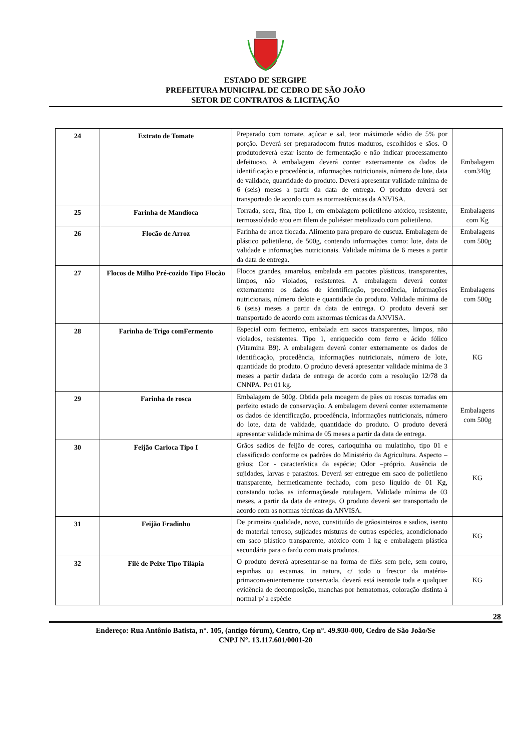ESTADO DE SERGIPE
PREFEITURA MUNICIPAL DE CEDRO DE SÃO JOÃO
SETOR DE CONTRATOS & LICITAÇÃO
| 24 | Extrato de Tomate | Preparado com tomate, açúcar e sal, teor máximode sódio de 5% por porção. Deverá ser preparadocom frutos maduros, escolhidos e sãos. O produtodeverá estar isento de fermentação e não indicar processamento defeituoso. A embalagem deverá conter externamente os dados de identificação e procedência, informações nutricionais, número de lote, data de validade, quantidade do produto. Deverá apresentar validade mínima de 6 (seis) meses a partir da data de entrega. O produto deverá ser transportado de acordo com as normastécnicas da ANVISA. | Embalagem com340g |
| 25 | Farinha de Mandioca | Torrada, seca, fina, tipo 1, em embalagem polietileno atóxico, resistente, termossoldado e/ou em filem de poliéster metalizado com polietileno. | Embalagens com Kg |
| 26 | Flocão de Arroz | Farinha de arroz flocada. Alimento para preparo de cuscuz. Embalagem de plástico polietileno, de 500g, contendo informações como: lote, data de validade e informações nutricionais. Validade mínima de 6 meses a partir da data de entrega. | Embalagens com 500g |
| 27 | Flocos de Milho Pré-cozido Tipo Flocão | Flocos grandes, amarelos, embalada em pacotes plásticos, transparentes, limpos, não violados, resistentes. A embalagem deverá conter externamente os dados de identificação, procedência, informações nutricionais, número delote e quantidade do produto. Validade mínima de 6 (seis) meses a partir da data de entrega. O produto deverá ser transportado de acordo com asnormas técnicas da ANVISA. | Embalagens com 500g |
| 28 | Farinha de Trigo comFermento | Especial com fermento, embalada em sacos transparentes, limpos, não violados, resistentes. Tipo 1, enriquecido com ferro e ácido fólico (Vitamina B9). A embalagem deverá conter externamente os dados de identificação, procedência, informações nutricionais, número de lote, quantidade do produto. O produto deverá apresentar validade mínima de 3 meses a partir dadata de entrega de acordo com a resolução 12/78 da CNNPA. Pct 01 kg. | KG |
| 29 | Farinha de rosca | Embalagem de 500g. Obtida pela moagem de pães ou roscas torradas em perfeito estado de conservação. A embalagem deverá conter externamente os dados de identificação, procedência, informações nutricionais, número do lote, data de validade, quantidade do produto. O produto deverá apresentar validade mínima de 05 meses a partir da data de entrega. | Embalagens com 500g |
| 30 | Feijão Carioca Tipo I | Grãos sadios de feijão de cores, carioquinha ou mulatinho, tipo 01 e classificado conforme os padrões do Ministério da Agricultura. Aspecto – grãos; Cor - característica da espécie; Odor –próprio. Ausência de sujidades, larvas e parasitos. Deverá ser entregue em saco de polietileno transparente, hermeticamente fechado, com peso líquido de 01 Kg, constando todas as informaçõesde rotulagem. Validade mínima de 03 meses, a partir da data de entrega. O produto deverá ser transportado de acordo com as normas técnicas da ANVISA. | KG |
| 31 | Feijão Fradinho | De primeira qualidade, novo, constituído de grãosinteiros e sadios, isento de material terroso, sujidades misturas de outras espécies, acondicionado em saco plástico transparente, atóxico com 1 kg e embalagem plástica secundária para o fardo com mais produtos. | KG |
| 32 | Filé de Peixe Tipo Tilápia | O produto deverá apresentar-se na forma de filés sem pele, sem couro, espinhas ou escamas, in natura, c/ todo o frescor da matéria-primaconvenientemente conservada. deverá está isentode toda e qualquer evidência de decomposição, manchas por hematomas, coloração distinta à normal p/ a espécie | KG |
28
Endereço: Rua Antônio Batista, n°. 105, (antigo fórum), Centro, Cep n°. 49.930-000, Cedro de São João/Se
CNPJ N°. 13.117.601/0001-20